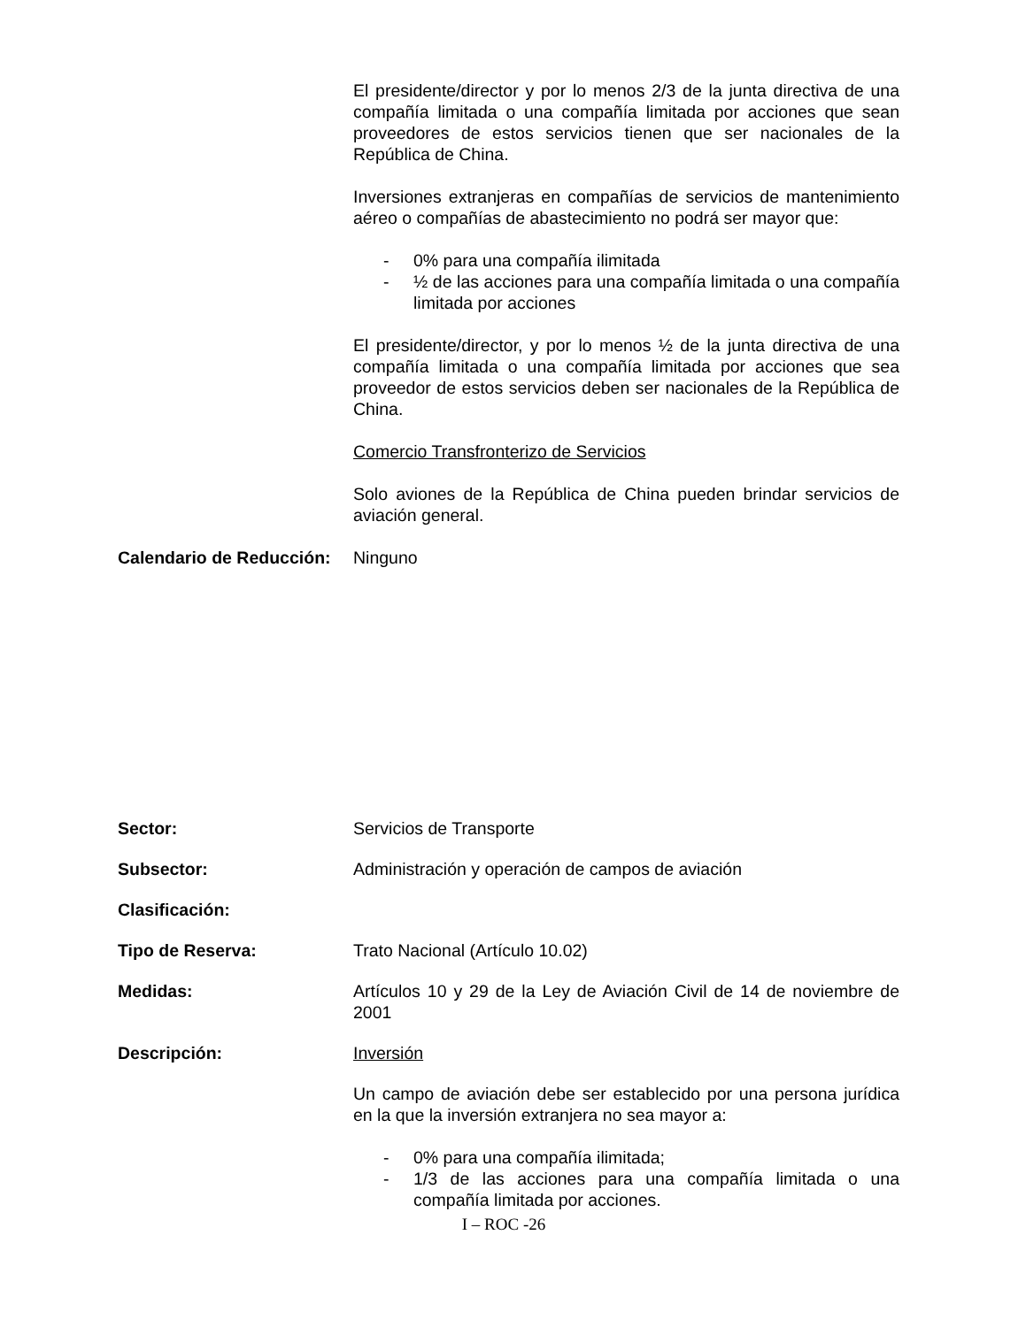El presidente/director y por lo menos 2/3 de la junta directiva de una compañía limitada o una compañía limitada por acciones que sean proveedores de estos servicios tienen que ser nacionales de la República de China.
Inversiones extranjeras en compañías de servicios de mantenimiento aéreo o compañías de abastecimiento no podrá ser mayor que:
- 0% para una compañía ilimitada
- ½ de las acciones para una compañía limitada o una compañía limitada por acciones
El presidente/director, y por lo menos ½ de la junta directiva de una compañía limitada o una compañía limitada por acciones que sea proveedor de estos servicios deben ser nacionales de la República de China.
Comercio Transfronterizo de Servicios
Solo aviones de la República de China pueden brindar servicios de aviación general.
Calendario de Reducción:
Ninguno
Sector: Servicios de Transporte
Subsector: Administración y operación de campos de aviación
Clasificación:
Tipo de Reserva: Trato Nacional (Artículo 10.02)
Medidas: Artículos 10 y 29 de la Ley de Aviación Civil de 14 de noviembre de 2001
Descripción: Inversión
Un campo de aviación debe ser establecido por una persona jurídica en la que la inversión extranjera no sea mayor a:
- 0% para una compañía ilimitada;
- 1/3 de las acciones para una compañía limitada o una compañía limitada por acciones.
I – ROC -26